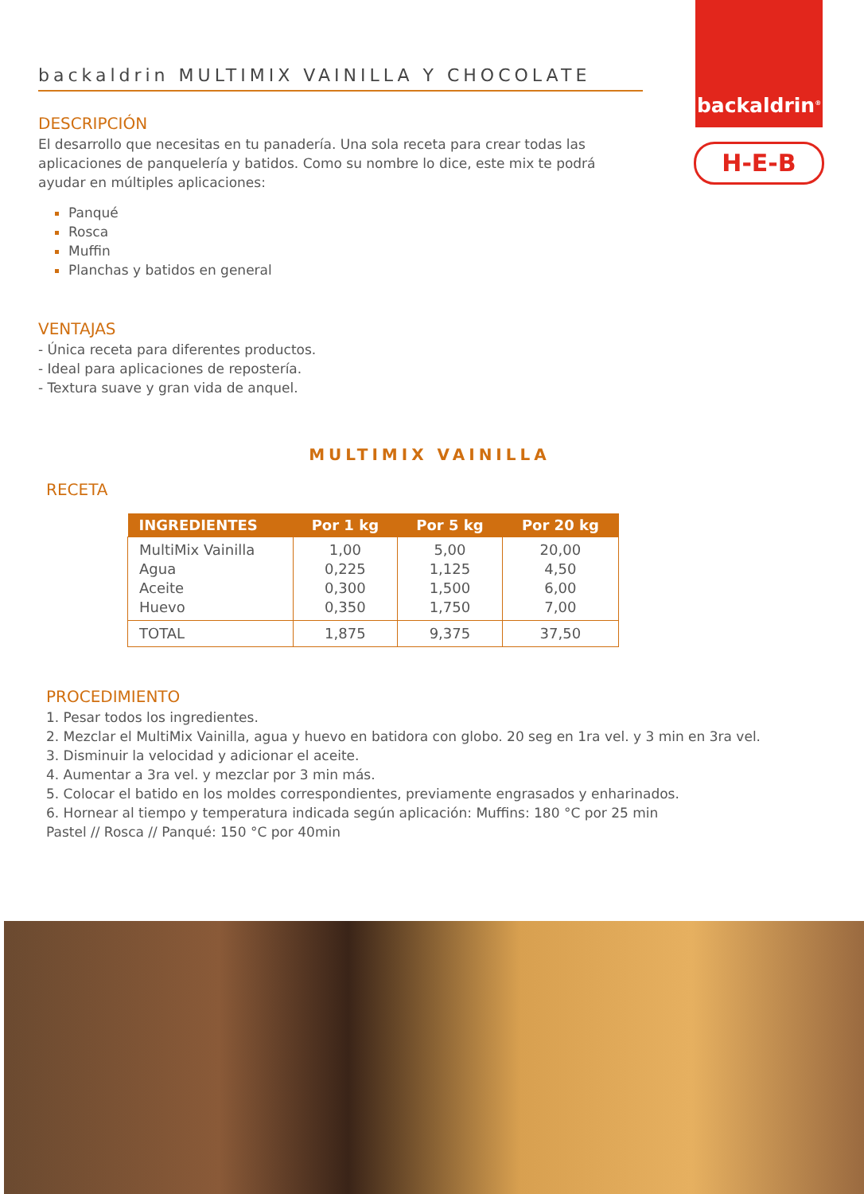backaldrin<sup>®</sup>
H-E-B
backaldrin MULTIMIX VAINILLA Y CHOCOLATE
DESCRIPCIÓN
El desarrollo que necesitas en tu panadería. Una sola receta para crear todas las aplicaciones de panquelería y batidos. Como su nombre lo dice, este mix te podrá ayudar en múltiples aplicaciones:
Panqué
Rosca
Muffin
Planchas y batidos en general
VENTAJAS
- Única receta para diferentes productos.
- Ideal para aplicaciones de repostería.
- Textura suave y gran vida de anquel.
MULTIMIX VAINILLA
RECETA
| INGREDIENTES | Por 1 kg | Por 5 kg | Por 20 kg |
| --- | --- | --- | --- |
| MultiMix Vainilla Agua Aceite Huevo | 1,00 0,225 0,300 0,350 | 5,00 1,125 1,500 1,750 | 20,00 4,50 6,00 7,00 |
| TOTAL | 1,875 | 9,375 | 37,50 |
PROCEDIMIENTO
1. Pesar todos los ingredientes.
2. Mezclar el MultiMix Vainilla, agua y huevo en batidora con globo. 20 seg en 1ra vel. y 3 min en 3ra vel.
3. Disminuir la velocidad y adicionar el aceite.
4. Aumentar a 3ra vel. y mezclar por 3 min más.
5. Colocar el batido en los moldes correspondientes, previamente engrasados y enharinados.
6. Hornear al tiempo y temperatura indicada según aplicación: Muffins: 180 °C por 25 min
Pastel // Rosca // Panqué: 150 °C por 40min